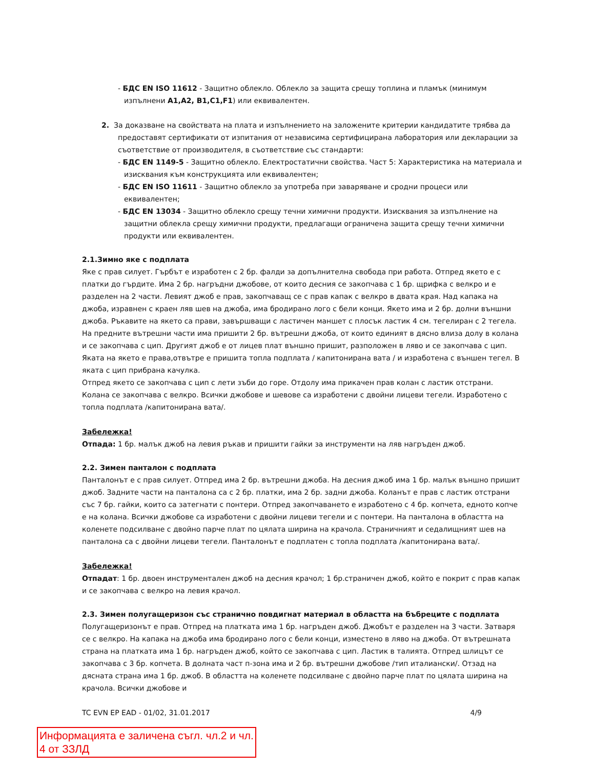- БДС EN ISO 11612 - Защитно облекло. Облекло за защита срещу топлина и пламък (минимум изпълнени А1,А2, B1,C1,F1) или еквивалентен.
2. За доказване на свойствата на платa и изпълнението на заложените критерии кандидатите трябва да предоставят сертификати от изпитания от независима сертифицирана лаборатория или декларации за съответствие от производителя, в съответствие със стандарти:
- БДС EN 1149-5 - Защитно облекло. Електростатични свойства. Част 5: Характеристика на материала и изисквания към конструкцията или еквивалентен;
- БДС EN ISO 11611 - Защитно облекло за употреба при заваряване и сродни процеси или еквивалентен;
- БДС EN 13034 - Защитно облекло срещу течни химични продукти. Изисквания за изпълнение на защитни облекла срещу химични продукти, предлагащи ограничена защита срещу течни химични продукти или еквивалентен.
2.1.Зимно яке с подплата
Яке с прав силует. Гърбът е изработен с 2 бр. фалди за допълнителна свобода при работа. Отпред якето е с платки до гърдите. Има 2 бр. нагръдни джобове, от които десния се закопчава с 1 бр. щрифка с велкро и е разделен на 2 части. Левият джоб е прав, закопчаващ се с прав капак с велкро в двата края. Над капака на джоба, изравнен с краен ляв шев на джоба, има бродирано лого с бели конци. Якето има и 2 бр. долни външни джоба. Ръкавите на якето са прави, завършващи с ластичен маншет с плосък ластик 4 см. тегелиран с 2 тегела.
На предните вътрешни части има пришити 2 бр. вътрешни джоба, от които единият в дясно влиза долу в колана и се закопчава с цип. Другият джоб е от лицев плат външно пришит, разположен в ляво и се закопчава с цип. Яката на якето е права,отвътре е пришита топла подплата / капитонирана вата / и изработена с външен тегел. В яката с цип прибрана качулка.
Отпред якето се закопчава с цип с лети зъби до горе. Отдолу има прикачен прав колан с ластик отстрани. Колана се закопчава с велкро. Всички джобове и шевове са изработени с двойни лицеви тегели. Изработено с топла подплата /капитонирана вата/.
Забележка!
Отпада: 1 бр. малък джоб на левия ръкав и пришити гайки за инструменти на ляв нагръден джоб.
2.2. Зимен панталон с подплата
Панталонът е с прав силует. Отпред има 2 бр. вътрешни джоба. На десния джоб има 1 бр. малък външно пришит джоб. Задните части на панталона са с 2 бр. платки, има 2 бр. задни джоба. Коланът е прав с ластик отстрани със 7 бр. гайки, които са затегнати с понтери. Отпред закопчаването е изработено с 4 бр. копчета, едното копче е на колана. Всички джобове са изработени с двойни лицеви тегели и с понтери. На панталона в областта на коленете подсилване с двойно парче плат по цялата ширина на крачола. Страничният и седалищният шев на панталона са с двойни лицеви тегели. Панталонът е подплатен с топла подплата /капитонирана вата/.
Забележка!
Отпадат: 1 бр. двоен инструментален джоб на десния крачол; 1 бр.страничен джоб, който е покрит с прав капак и се закопчава с велкро на левия крачол.
2.3. Зимен полугащеризон със странично повдигнат материал в областта на бъбреците с подплата
Полугащеризонът е прав. Отпред на платката има 1 бр. нагръден джоб. Джобът е разделен на 3 части. Затваря се с велкро. На капака на джоба има бродирано лого с бели конци, изместено в ляво на джоба. От вътрешната страна на платката има 1 бр. нагръден джоб, който се закопчава с цип. Ластик в талията. Отпред шлицът се закопчава с 3 бр. копчета. В долната част п-зона има и 2 бр. вътрешни джобове /тип италиански/. Отзад на дясната страна има 1 бр. джоб. В областта на коленете подсилване с двойно парче плат по цялата ширина на крачола. Всички джобове и
TC EVN EP EAD - 01/02, 31.01.2017 4/9
Информацията е заличена съгл. чл.2 и чл. 4 от ЗЗЛД